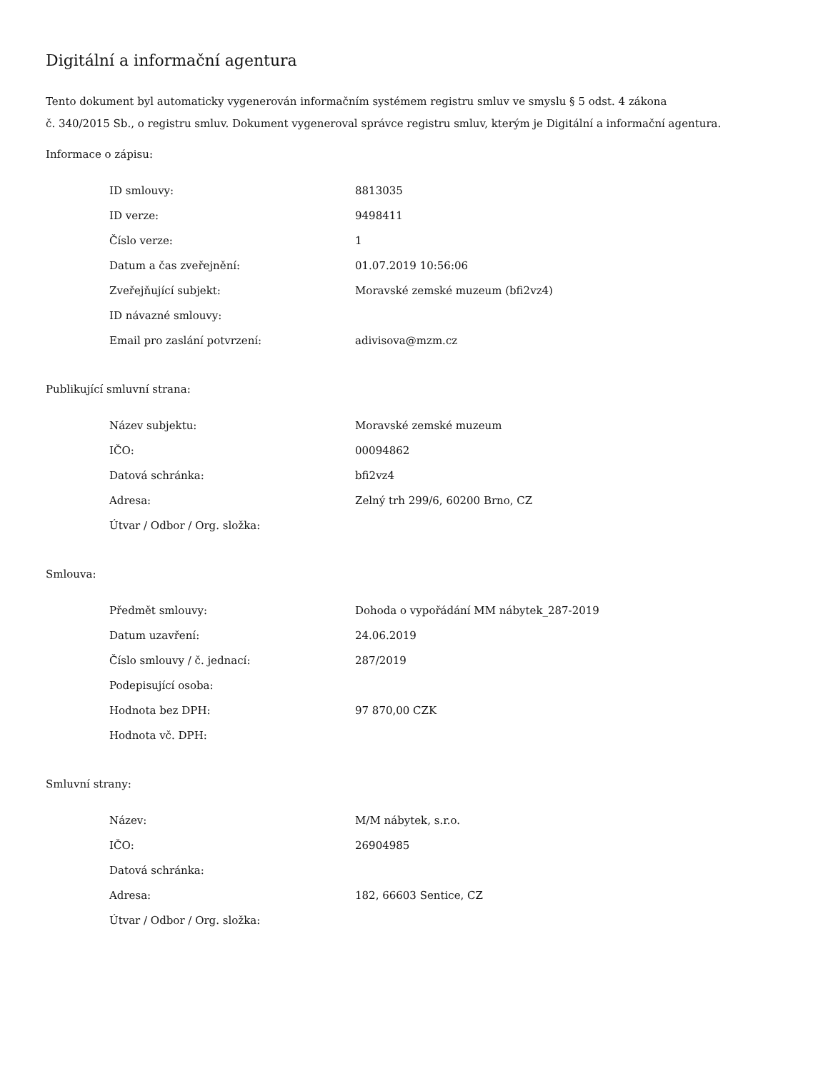Digitální a informační agentura
Tento dokument byl automaticky vygenerován informačním systémem registru smluv ve smyslu § 5 odst. 4 zákona
č. 340/2015 Sb., o registru smluv. Dokument vygeneroval správce registru smluv, kterým je Digitální a informační agentura.
Informace o zápisu:
| ID smlouvy: | 8813035 |
| ID verze: | 9498411 |
| Číslo verze: | 1 |
| Datum a čas zveřejnění: | 01.07.2019 10:56:06 |
| Zveřejňující subjekt: | Moravské zemské muzeum (bfi2vz4) |
| ID návazné smlouvy: | |
| Email pro zaslání potvrzení: | adivisova@mzm.cz |
Publikující smluvní strana:
| Název subjektu: | Moravské zemské muzeum |
| IČO: | 00094862 |
| Datová schránka: | bfi2vz4 |
| Adresa: | Zelný trh 299/6, 60200 Brno, CZ |
| Útvar / Odbor / Org. složka: | |
Smlouva:
| Předmět smlouvy: | Dohoda o vypořádání MM nábytek_287-2019 |
| Datum uzavření: | 24.06.2019 |
| Číslo smlouvy / č. jednací: | 287/2019 |
| Podepisující osoba: | |
| Hodnota bez DPH: | 97 870,00 CZK |
| Hodnota vč. DPH: | |
Smluvní strany:
| Název: | M/M nábytek, s.r.o. |
| IČO: | 26904985 |
| Datová schránka: | |
| Adresa: | 182, 66603 Sentice, CZ |
| Útvar / Odbor / Org. složka: | |